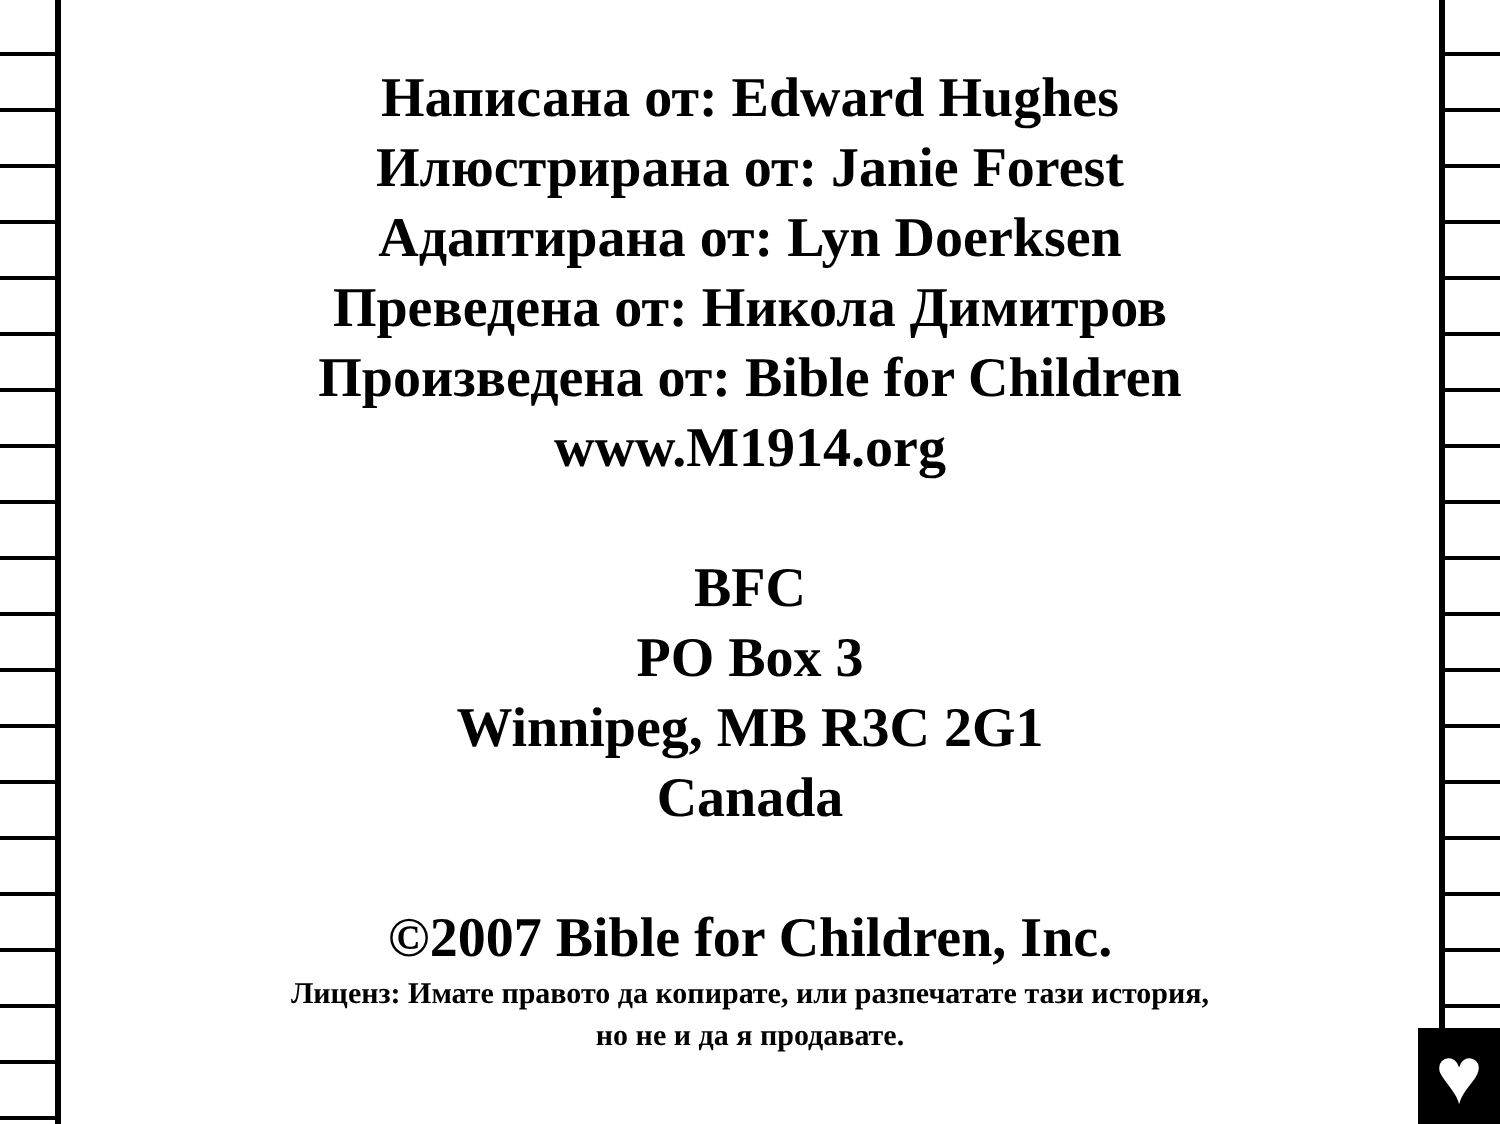Написана от: Edward Hughes
Илюстрирана от: Janie Forest
Адаптирана от: Lyn Doerksen
Преведена от: Никола Димитров
Произведена от: Bible for Children
www.M1914.org
BFC
PO Box 3
Winnipeg, MB R3C 2G1
Canada
©2007 Bible for Children, Inc.
Лиценз: Имате правото да копирате, или разпечатате тази история,
но не и да я продавате.
♥